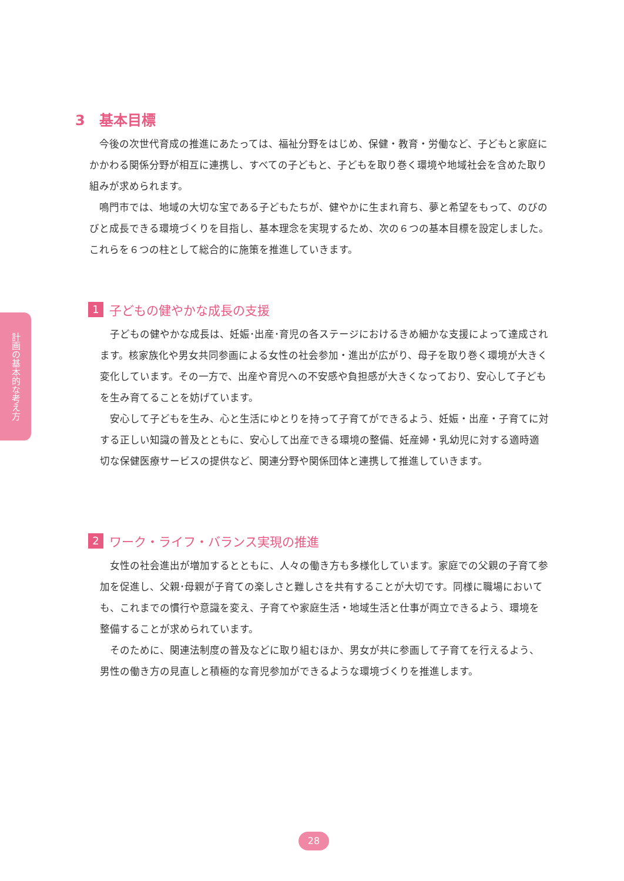3　基本目標
今後の次世代育成の推進にあたっては、福祉分野をはじめ、保健・教育・労働など、子どもと家庭にかかわる関係分野が相互に連携し、すべての子どもと、子どもを取り巻く環境や地域社会を含めた取り組みが求められます。
鳴門市では、地域の大切な宝である子どもたちが、健やかに生まれ育ち、夢と希望をもって、のびのびと成長できる環境づくりを目指し、基本理念を実現するため、次の６つの基本目標を設定しました。これらを６つの柱として総合的に施策を推進していきます。
計画の基本的な考え方
1 子どもの健やかな成長の支援
子どもの健やかな成長は、妊娠･出産･育児の各ステージにおけるきめ細かな支援によって達成されます。核家族化や男女共同参画による女性の社会参加・進出が広がり、母子を取り巻く環境が大きく変化しています。その一方で、出産や育児への不安感や負担感が大きくなっており、安心して子どもを生み育てることを妨げています。
安心して子どもを生み、心と生活にゆとりを持って子育てができるよう、妊娠・出産・子育てに対する正しい知識の普及とともに、安心して出産できる環境の整備、妊産婦・乳幼児に対する適時適切な保健医療サービスの提供など、関連分野や関係団体と連携して推進していきます。
2 ワーク・ライフ・バランス実現の推進
女性の社会進出が増加するとともに、人々の働き方も多様化しています。家庭での父親の子育て参加を促進し、父親･母親が子育ての楽しさと難しさを共有することが大切です。同様に職場においても、これまでの慣行や意識を変え、子育てや家庭生活・地域生活と仕事が両立できるよう、環境を整備することが求められています。
そのために、関連法制度の普及などに取り組むほか、男女が共に参画して子育てを行えるよう、男性の働き方の見直しと積極的な育児参加ができるような環境づくりを推進します。
28